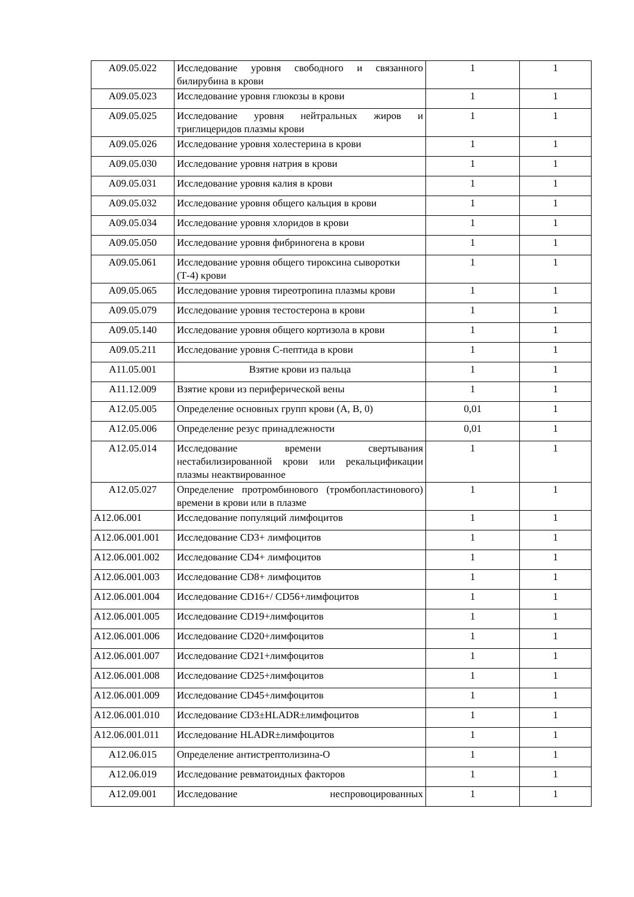| A09.05.022 | Исследование уровня свободного и связанного билирубина в крови | 1 | 1 |
| A09.05.023 | Исследование уровня глюкозы в крови | 1 | 1 |
| A09.05.025 | Исследование уровня нейтральных жиров и триглицеридов плазмы крови | 1 | 1 |
| A09.05.026 | Исследование уровня холестерина в крови | 1 | 1 |
| A09.05.030 | Исследование уровня натрия в крови | 1 | 1 |
| A09.05.031 | Исследование уровня калия в крови | 1 | 1 |
| A09.05.032 | Исследование уровня общего кальция в крови | 1 | 1 |
| A09.05.034 | Исследование уровня хлоридов в крови | 1 | 1 |
| A09.05.050 | Исследование уровня фибриногена в крови | 1 | 1 |
| A09.05.061 | Исследование уровня общего тироксина сыворотки (Т-4) крови | 1 | 1 |
| A09.05.065 | Исследование уровня тиреотропина плазмы крови | 1 | 1 |
| A09.05.079 | Исследование уровня тестостерона в крови | 1 | 1 |
| A09.05.140 | Исследование уровня общего кортизола в крови | 1 | 1 |
| A09.05.211 | Исследование уровня С-пептида в крови | 1 | 1 |
| A11.05.001 | Взятие крови из пальца | 1 | 1 |
| A11.12.009 | Взятие крови из периферической вены | 1 | 1 |
| A12.05.005 | Определение основных групп крови (А, В, 0) | 0,01 | 1 |
| A12.05.006 | Определение резус принадлежности | 0,01 | 1 |
| A12.05.014 | Исследование времени свертывания нестабилизированной крови или рекальцификации плазмы неактвированное | 1 | 1 |
| A12.05.027 | Определение протромбинового (тромбопластинового) времени в крови или в плазме | 1 | 1 |
| A12.06.001 | Исследование популяций лимфоцитов | 1 | 1 |
| A12.06.001.001 | Исследование CD3+ лимфоцитов | 1 | 1 |
| A12.06.001.002 | Исследование CD4+ лимфоцитов | 1 | 1 |
| A12.06.001.003 | Исследование CD8+ лимфоцитов | 1 | 1 |
| A12.06.001.004 | Исследование CD16+/ CD56+лимфоцитов | 1 | 1 |
| A12.06.001.005 | Исследование CD19+лимфоцитов | 1 | 1 |
| A12.06.001.006 | Исследование CD20+лимфоцитов | 1 | 1 |
| A12.06.001.007 | Исследование CD21+лимфоцитов | 1 | 1 |
| A12.06.001.008 | Исследование CD25+лимфоцитов | 1 | 1 |
| A12.06.001.009 | Исследование CD45+лимфоцитов | 1 | 1 |
| A12.06.001.010 | Исследование CD3±HLADR±лимфоцитов | 1 | 1 |
| A12.06.001.011 | Исследование HLADR±лимфоцитов | 1 | 1 |
| A12.06.015 | Определение антистрептолизина-О | 1 | 1 |
| A12.06.019 | Исследование ревматоидных факторов | 1 | 1 |
| A12.09.001 | Исследование неспровоцированных | 1 | 1 |